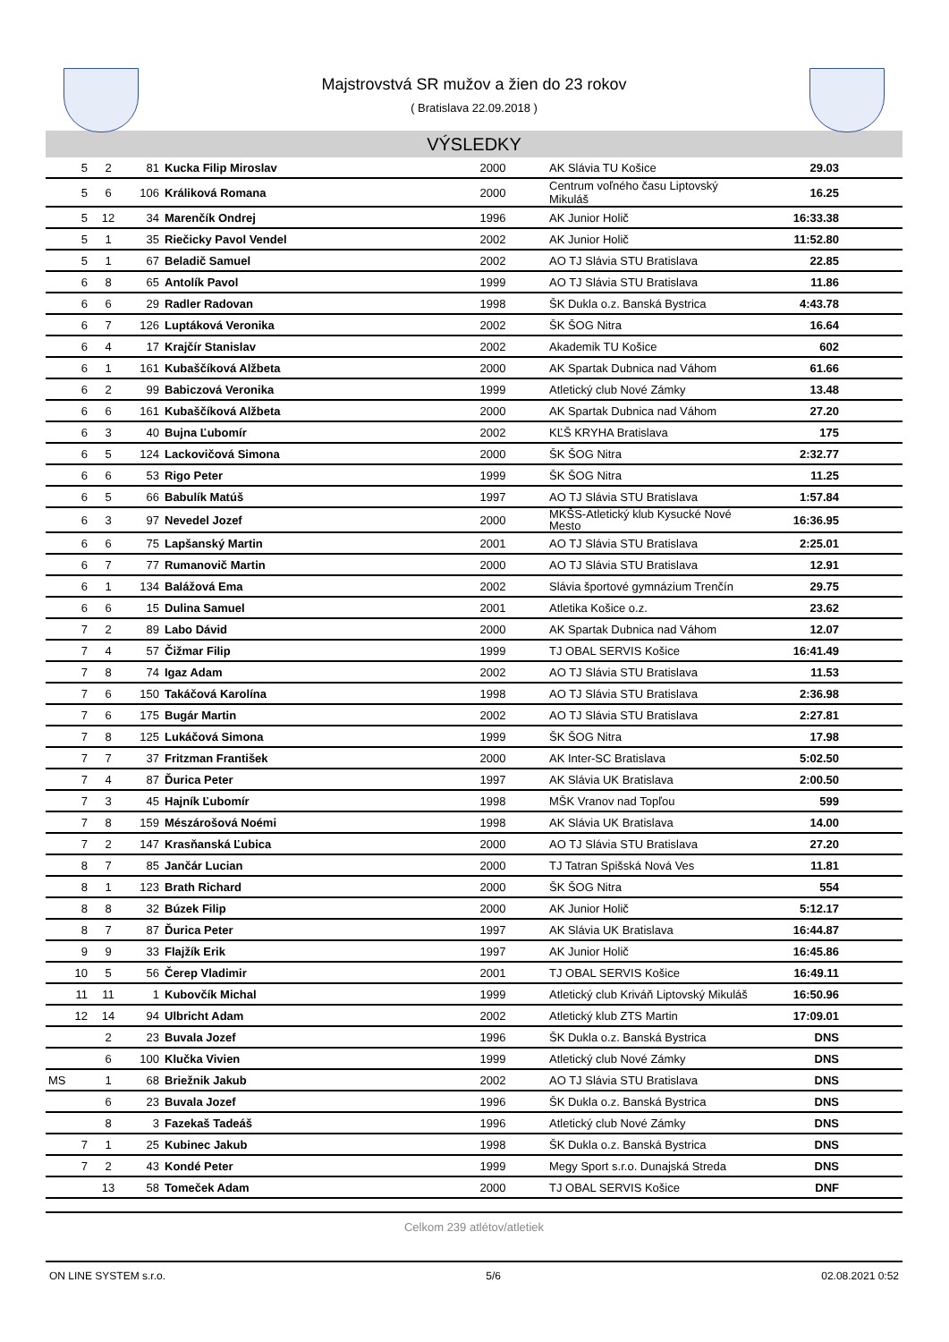Majstrovstvá SR mužov a žien do 23 rokov
( Bratislava 22.09.2018 )
VÝSLEDKY
| 5 | 2 | 81 | Kucka Filip Miroslav | 2000 | AK Slávia TU Košice | 29.03 | |
| 5 | 6 | 106 | Králiková Romana | 2000 | Centrum voľného času Liptovský Mikuláš | 16.25 | |
| 5 | 12 | 34 | Marenčík Ondrej | 1996 | AK Junior Holič | 16:33.38 | |
| 5 | 1 | 35 | Riečicky Pavol Vendel | 2002 | AK Junior Holič | 11:52.80 | |
| 5 | 1 | 67 | Beladič Samuel | 2002 | AO TJ Slávia STU Bratislava | 22.85 | |
| 6 | 8 | 65 | Antolík Pavol | 1999 | AO TJ Slávia STU Bratislava | 11.86 | |
| 6 | 6 | 29 | Radler Radovan | 1998 | ŠK Dukla o.z. Banská Bystrica | 4:43.78 | |
| 6 | 7 | 126 | Luptáková Veronika | 2002 | ŠK ŠOG Nitra | 16.64 | |
| 6 | 4 | 17 | Krajčír Stanislav | 2002 | Akademik TU Košice | 602 | |
| 6 | 1 | 161 | Kubaščíková Alžbeta | 2000 | AK Spartak Dubnica nad Váhom | 61.66 | |
| 6 | 2 | 99 | Babiczová Veronika | 1999 | Atletický club Nové Zámky | 13.48 | |
| 6 | 6 | 161 | Kubaščíková Alžbeta | 2000 | AK Spartak Dubnica nad Váhom | 27.20 | |
| 6 | 3 | 40 | Bujna Ľubomír | 2002 | KĽŠ KRYHA Bratislava | 175 | |
| 6 | 5 | 124 | Lackovičová Simona | 2000 | ŠK ŠOG Nitra | 2:32.77 | |
| 6 | 6 | 53 | Rigo Peter | 1999 | ŠK ŠOG Nitra | 11.25 | |
| 6 | 5 | 66 | Babulík Matúš | 1997 | AO TJ Slávia STU Bratislava | 1:57.84 | |
| 6 | 3 | 97 | Nevedel Jozef | 2000 | MKŠS-Atletický klub Kysucké Nové Mesto | 16:36.95 | |
| 6 | 6 | 75 | Lapšanský Martin | 2001 | AO TJ Slávia STU Bratislava | 2:25.01 | |
| 6 | 7 | 77 | Rumanovič Martin | 2000 | AO TJ Slávia STU Bratislava | 12.91 | |
| 6 | 1 | 134 | Balážová Ema | 2002 | Slávia športové gymnázium Trenčín | 29.75 | |
| 6 | 6 | 15 | Dulina Samuel | 2001 | Atletika Košice o.z. | 23.62 | |
| 7 | 2 | 89 | Labo Dávid | 2000 | AK Spartak Dubnica nad Váhom | 12.07 | |
| 7 | 4 | 57 | Čižmar Filip | 1999 | TJ OBAL SERVIS Košice | 16:41.49 | |
| 7 | 8 | 74 | Igaz Adam | 2002 | AO TJ Slávia STU Bratislava | 11.53 | |
| 7 | 6 | 150 | Takáčová Karolína | 1998 | AO TJ Slávia STU Bratislava | 2:36.98 | |
| 7 | 6 | 175 | Bugár Martin | 2002 | AO TJ Slávia STU Bratislava | 2:27.81 | |
| 7 | 8 | 125 | Lukáčová Simona | 1999 | ŠK ŠOG Nitra | 17.98 | |
| 7 | 7 | 37 | Fritzman František | 2000 | AK Inter-SC Bratislava | 5:02.50 | |
| 7 | 4 | 87 | Ďurica Peter | 1997 | AK Slávia UK Bratislava | 2:00.50 | |
| 7 | 3 | 45 | Hajník Ľubomír | 1998 | MŠK Vranov nad Topľou | 599 | |
| 7 | 8 | 159 | Mészárošová Noémi | 1998 | AK Slávia UK Bratislava | 14.00 | |
| 7 | 2 | 147 | Krasňanská Ľubica | 2000 | AO TJ Slávia STU Bratislava | 27.20 | |
| 8 | 7 | 85 | Jančár Lucian | 2000 | TJ Tatran Spišská Nová Ves | 11.81 | |
| 8 | 1 | 123 | Brath Richard | 2000 | ŠK ŠOG Nitra | 554 | |
| 8 | 8 | 32 | Búzek Filip | 2000 | AK Junior Holič | 5:12.17 | |
| 8 | 7 | 87 | Ďurica Peter | 1997 | AK Slávia UK Bratislava | 16:44.87 | |
| 9 | 9 | 33 | Flajžík Erik | 1997 | AK Junior Holič | 16:45.86 | |
| 10 | 5 | 56 | Čerep Vladimir | 2001 | TJ OBAL SERVIS Košice | 16:49.11 | |
| 11 | 11 | 1 | Kubovčík Michal | 1999 | Atletický club Kriváň Liptovský Mikuláš | 16:50.96 | |
| 12 | 14 | 94 | Ulbricht Adam | 2002 | Atletický klub ZTS Martin | 17:09.01 | |
| | 2 | 23 | Buvala Jozef | 1996 | ŠK Dukla o.z. Banská Bystrica | DNS | |
| | 6 | 100 | Klučka Vivien | 1999 | Atletický club Nové Zámky | DNS | |
| MS | 1 | 68 | Briežnik Jakub | 2002 | AO TJ Slávia STU Bratislava | DNS | |
| | 6 | 23 | Buvala Jozef | 1996 | ŠK Dukla o.z. Banská Bystrica | DNS | |
| | 8 | 3 | Fazekaš Tadeáš | 1996 | Atletický club Nové Zámky | DNS | |
| 7 | 1 | 25 | Kubinec Jakub | 1998 | ŠK Dukla o.z. Banská Bystrica | DNS | |
| 7 | 2 | 43 | Kondé Peter | 1999 | Megy Sport s.r.o. Dunajská Streda | DNS | |
| | 13 | 58 | Tomeček Adam | 2000 | TJ OBAL SERVIS Košice | DNF | |
Celkom 239 atlétov/atletiek
ON LINE SYSTEM s.r.o. 5/6 02.08.2021 0:52